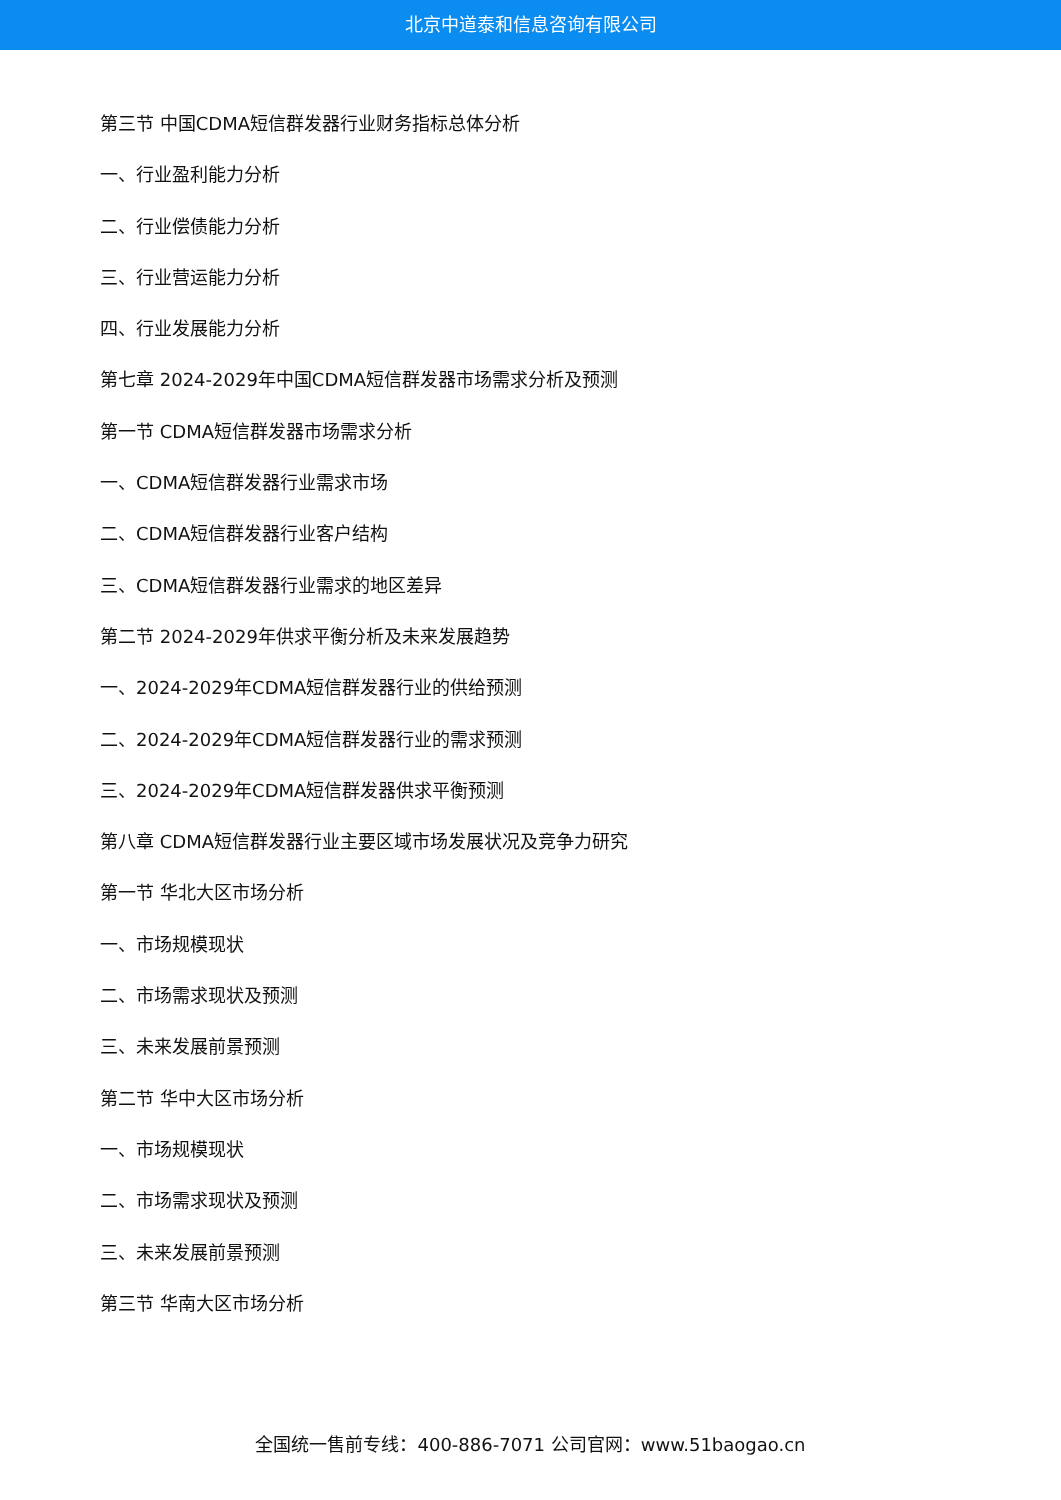北京中道泰和信息咨询有限公司
第三节 中国CDMA短信群发器行业财务指标总体分析
一、行业盈利能力分析
二、行业偿债能力分析
三、行业营运能力分析
四、行业发展能力分析
第七章 2024-2029年中国CDMA短信群发器市场需求分析及预测
第一节 CDMA短信群发器市场需求分析
一、CDMA短信群发器行业需求市场
二、CDMA短信群发器行业客户结构
三、CDMA短信群发器行业需求的地区差异
第二节 2024-2029年供求平衡分析及未来发展趋势
一、2024-2029年CDMA短信群发器行业的供给预测
二、2024-2029年CDMA短信群发器行业的需求预测
三、2024-2029年CDMA短信群发器供求平衡预测
第八章 CDMA短信群发器行业主要区域市场发展状况及竞争力研究
第一节 华北大区市场分析
一、市场规模现状
二、市场需求现状及预测
三、未来发展前景预测
第二节 华中大区市场分析
一、市场规模现状
二、市场需求现状及预测
三、未来发展前景预测
第三节 华南大区市场分析
全国统一售前专线：400-886-7071 公司官网：www.51baogao.cn